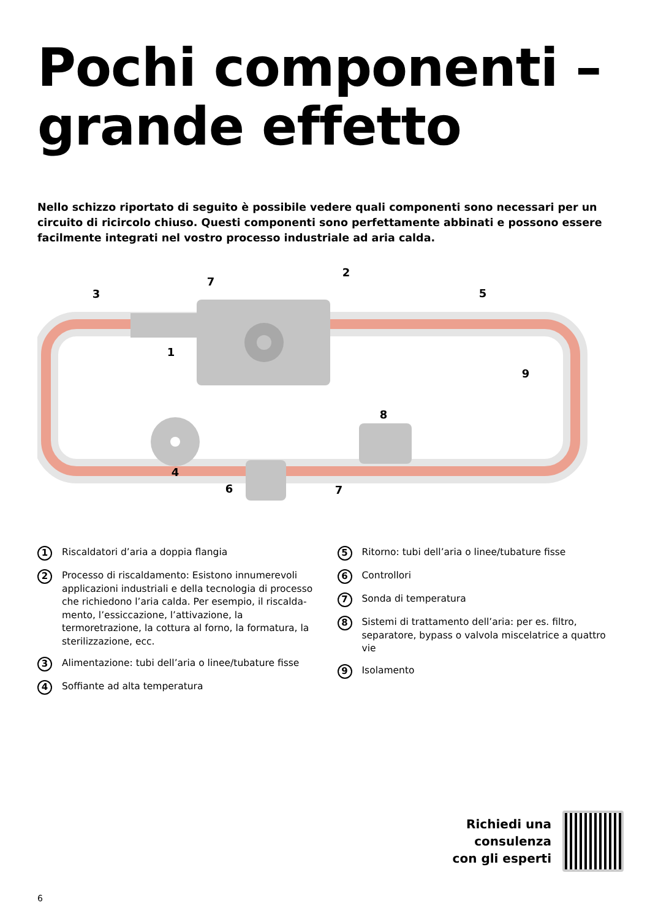Pochi componenti –
grande effetto
Nello schizzo riportato di seguito è possibile vedere quali componenti sono necessari per un circuito di ricircolo chiuso. Questi componenti sono perfettamente abbinati e possono essere facilmente integrati nel vostro processo industriale ad aria calda.
1
2
3
4
5
6
7
7
8
9
1 Riscaldatori d’aria a doppia flangia
2 Processo di riscaldamento: Esistono innumerevoli applicazioni industriali e della tecnologia di processo che richiedono l’aria calda. Per esempio, il riscalda­mento, l’essiccazione, l’attivazione, la termoretrazione, la cottura al forno, la formatura, la sterilizzazione, ecc.
3 Alimentazione: tubi dell’aria o linee/tubature fisse
4 Soffiante ad alta temperatura
5 Ritorno: tubi dell’aria o linee/tubature fisse
6 Controllori
7 Sonda di temperatura
8 Sistemi di trattamento dell’aria: per es. filtro, separa­tore, bypass o valvola miscelatrice a quattro vie
9 Isolamento
Richiedi una
consulenza
con gli esperti
6